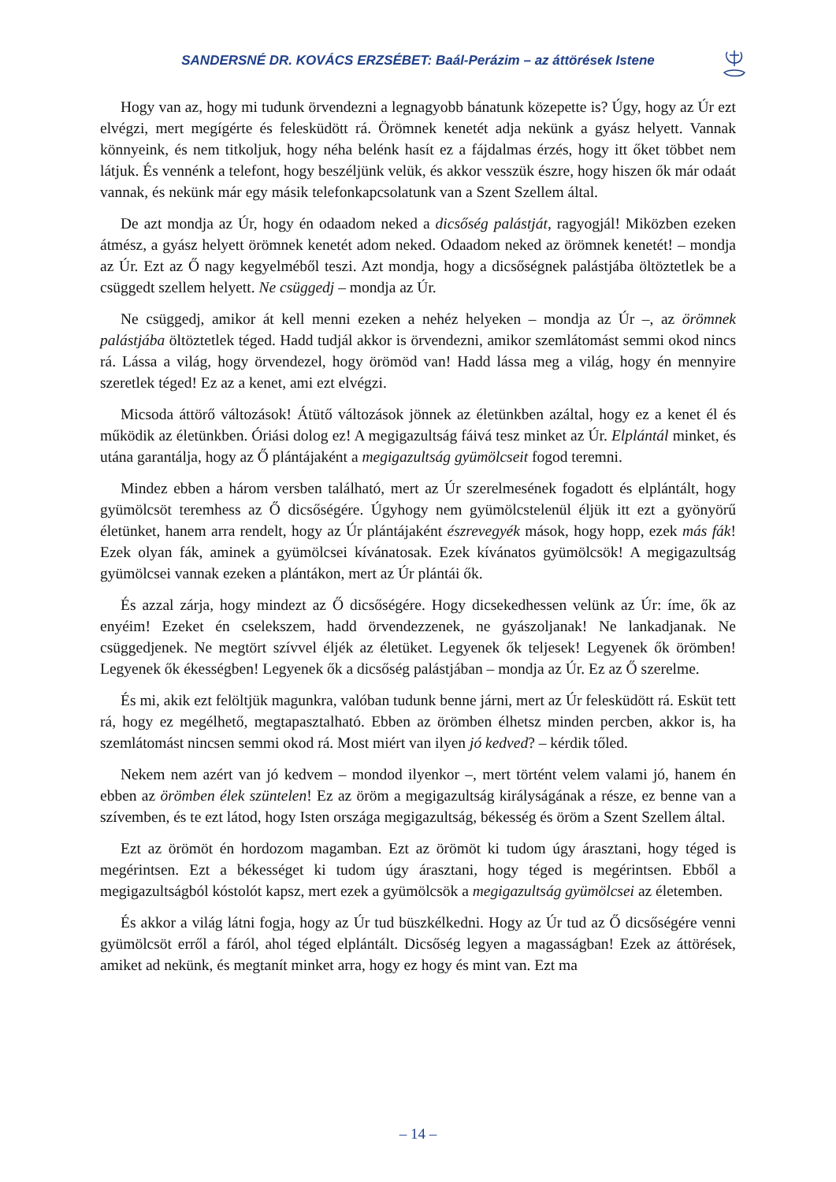SANDERSNÉ DR. KOVÁCS ERZSÉBET: Baál-Perázim – az áttörések Istene
Hogy van az, hogy mi tudunk örvendezni a legnagyobb bánatunk közepette is? Úgy, hogy az Úr ezt elvégzi, mert megígérte és felesküdött rá. Örömnek kenetét adja nekünk a gyász helyett. Vannak könnyeink, és nem titkoljuk, hogy néha belénk hasít ez a fájdalmas érzés, hogy itt őket többet nem látjuk. És vennénk a telefont, hogy beszéljünk velük, és akkor vesszük észre, hogy hiszen ők már odaát vannak, és nekünk már egy másik telefonkapcsolatunk van a Szent Szellem által.
De azt mondja az Úr, hogy én odaadom neked a dicsőség palástját, ragyogjál! Miközben ezeken átmész, a gyász helyett örömnek kenetét adom neked. Odaadom neked az örömnek kenetét! – mondja az Úr. Ezt az Ő nagy kegyelméből teszi. Azt mondja, hogy a dicsőségnek palástjába öltöztetlek be a csüggedt szellem helyett. Ne csüggedj – mondja az Úr.
Ne csüggedj, amikor át kell menni ezeken a nehéz helyeken – mondja az Úr –, az örömnek palástjába öltöztetlek téged. Hadd tudjál akkor is örvendezni, amikor szemlátomást semmi okod nincs rá. Lássa a világ, hogy örvendezel, hogy örömöd van! Hadd lássa meg a világ, hogy én mennyire szeretlek téged! Ez az a kenet, ami ezt elvégzi.
Micsoda áttörő változások! Átütő változások jönnek az életünkben azáltal, hogy ez a kenet él és működik az életünkben. Óriási dolog ez! A megigazultság fáivá tesz minket az Úr. Elplántál minket, és utána garantálja, hogy az Ő plántájaként a megigazultság gyümölcseit fogod teremni.
Mindez ebben a három versben található, mert az Úr szerelmesének fogadott és elplántált, hogy gyümölcsöt teremhess az Ő dicsőségére. Úgyhogy nem gyümölcstelenül éljük itt ezt a gyönyörű életünket, hanem arra rendelt, hogy az Úr plántájaként észrevegyék mások, hogy hopp, ezek más fák! Ezek olyan fák, aminek a gyümölcsei kívánatosak. Ezek kívánatos gyümölcsök! A megigazultság gyümölcsei vannak ezeken a plántákon, mert az Úr plántái ők.
És azzal zárja, hogy mindezt az Ő dicsőségére. Hogy dicsekedhessen velünk az Úr: íme, ők az enyéim! Ezeket én cselekszem, hadd örvendezzenek, ne gyászoljanak! Ne lankadjanak. Ne csüggedjenek. Ne megtört szívvel éljék az életüket. Legyenek ők teljesek! Legyenek ők örömben! Legyenek ők ékességben! Legyenek ők a dicsőség palástjában – mondja az Úr. Ez az Ő szerelme.
És mi, akik ezt felöltjük magunkra, valóban tudunk benne járni, mert az Úr felesküdött rá. Esküt tett rá, hogy ez megélhető, megtapasztalható. Ebben az örömben élhetsz minden percben, akkor is, ha szemlátomást nincsen semmi okod rá. Most miért van ilyen jó kedved? – kérdik tőled.
Nekem nem azért van jó kedvem – mondod ilyenkor –, mert történt velem valami jó, hanem én ebben az örömben élek szüntelen! Ez az öröm a megigazultság királyságának a része, ez benne van a szívemben, és te ezt látod, hogy Isten országa megigazultság, békesség és öröm a Szent Szellem által.
Ezt az örömöt én hordozom magamban. Ezt az örömöt ki tudom úgy árasztani, hogy téged is megérintsen. Ezt a békességet ki tudom úgy árasztani, hogy téged is megérintsen. Ebből a megigazultságból kóstolót kapsz, mert ezek a gyümölcsök a megigazultság gyümölcsei az életemben.
És akkor a világ látni fogja, hogy az Úr tud büszkélkedni. Hogy az Úr tud az Ő dicsőségére venni gyümölcsöt erről a fáról, ahol téged elplántált. Dicsőség legyen a magasságban! Ezek az áttörések, amiket ad nekünk, és megtanít minket arra, hogy ez hogy és mint van. Ezt ma
– 14 –